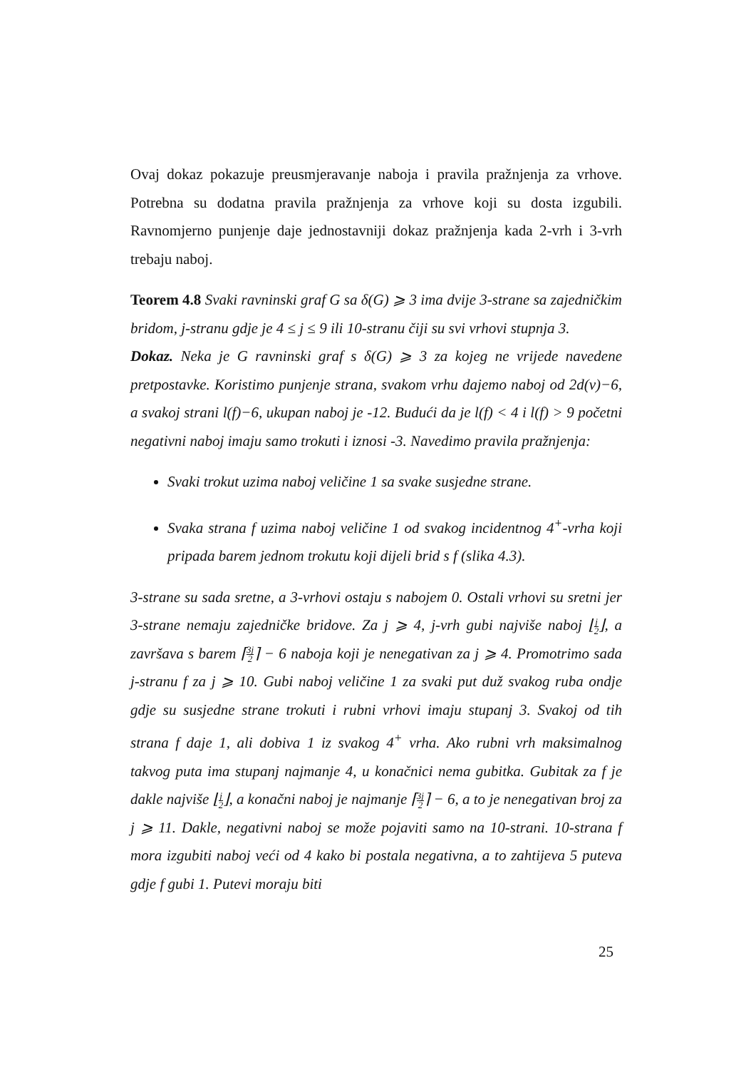Ovaj dokaz pokazuje preusmjeravanje naboja i pravila pražnjenja za vrhove. Potrebna su dodatna pravila pražnjenja za vrhove koji su dosta izgubili. Ravnomjerno punjenje daje jednostavniji dokaz pražnjenja kada 2-vrh i 3-vrh trebaju naboj.
Teorem 4.8 Svaki ravninski graf G sa δ(G) ⩾ 3 ima dvije 3-strane sa zajedničkim bridom, j-stranu gdje je 4 ≤ j ≤ 9 ili 10-stranu čiji su svi vrhovi stupnja 3.
Dokaz. Neka je G ravninski graf s δ(G) ⩾ 3 za kojeg ne vrijede navedene pretpostavke. Koristimo punjenje strana, svakom vrhu dajemo naboj od 2d(v)−6, a svakoj strani l(f)−6, ukupan naboj je -12. Budući da je l(f) < 4 i l(f) > 9 početni negativni naboj imaju samo trokuti i iznosi -3. Navedimo pravila pražnjenja:
Svaki trokut uzima naboj veličine 1 sa svake susjedne strane.
Svaka strana f uzima naboj veličine 1 od svakog incidentnog 4<sup>+</sup>-vrha koji pripada barem jednom trokutu koji dijeli brid s f (slika 4.3).
3-strane su sada sretne, a 3-vrhovi ostaju s nabojem 0. Ostali vrhovi su sretni jer 3-strane nemaju zajedničke bridove. Za j ⩾ 4, j-vrh gubi najviše naboj ⌊j 2⌋, a završava s barem ⌈3j 2⌉ − 6 naboja koji je nenegativan za j ⩾ 4. Promotrimo sada j-stranu f za j ⩾ 10. Gubi naboj veličine 1 za svaki put duž svakog ruba ondje gdje su susjedne strane trokuti i rubni vrhovi imaju stupanj 3. Svakoj od tih strana f daje 1, ali dobiva 1 iz svakog 4<sup>+</sup> vrha. Ako rubni vrh maksimalnog takvog puta ima stupanj najmanje 4, u konačnici nema gubitka. Gubitak za f je dakle najviše ⌊j 2⌋, a konačni naboj je najmanje ⌈3j 2⌉ − 6, a to je nenegativan broj za j ⩾ 11. Dakle, negativni naboj se može pojaviti samo na 10-strani. 10-strana f mora izgubiti naboj veći od 4 kako bi postala negativna, a to zahtijeva 5 puteva gdje f gubi 1. Putevi moraju biti
25